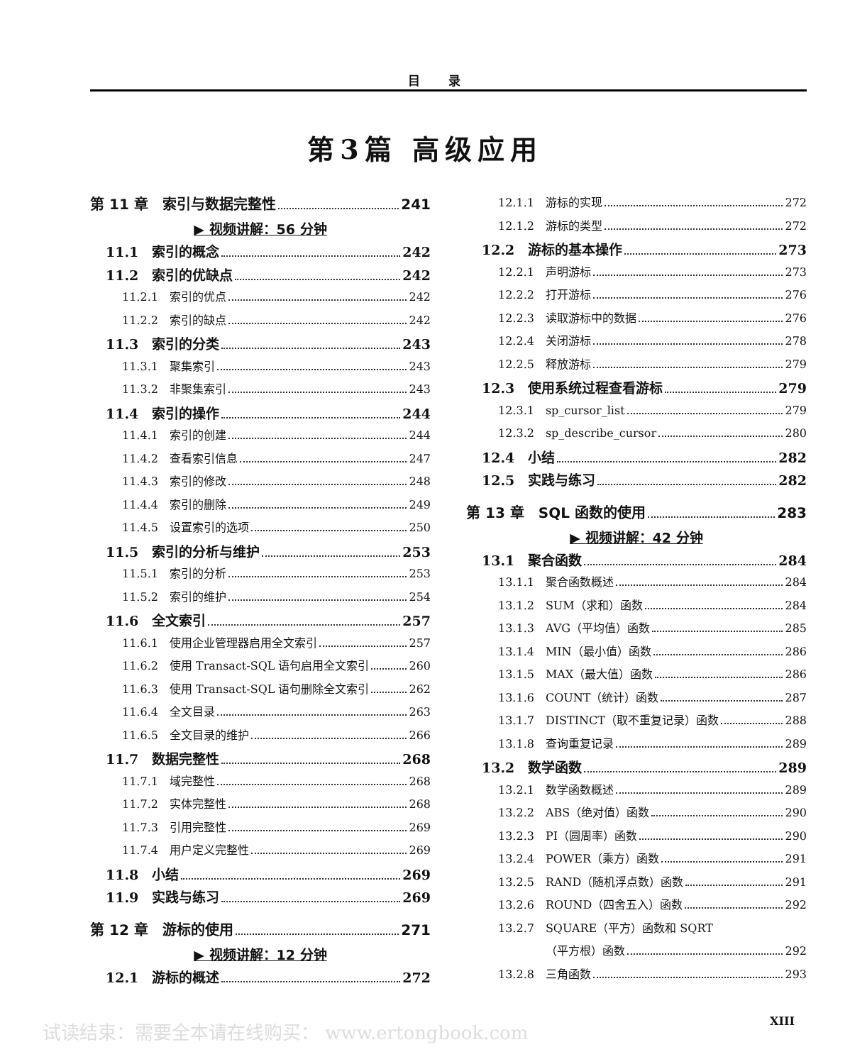目录
第3篇 高级应用
第 11 章　索引与数据完整性 241
▶ 视频讲解：56 分钟
11.1　索引的概念 242
11.2　索引的优缺点 242
11.2.1　索引的优点 242
11.2.2　索引的缺点 242
11.3　索引的分类 243
11.3.1　聚集索引 243
11.3.2　非聚集索引 243
11.4　索引的操作 244
11.4.1　索引的创建 244
11.4.2　查看索引信息 247
11.4.3　索引的修改 248
11.4.4　索引的删除 249
11.4.5　设置索引的选项 250
11.5　索引的分析与维护 253
11.5.1　索引的分析 253
11.5.2　索引的维护 254
11.6　全文索引 257
11.6.1　使用企业管理器启用全文索引 257
11.6.2　使用 Transact-SQL 语句启用全文索引 260
11.6.3　使用 Transact-SQL 语句删除全文索引 262
11.6.4　全文目录 263
11.6.5　全文目录的维护 266
11.7　数据完整性 268
11.7.1　域完整性 268
11.7.2　实体完整性 268
11.7.3　引用完整性 269
11.7.4　用户定义完整性 269
11.8　小结 269
11.9　实践与练习 269
第 12 章　游标的使用 271
▶ 视频讲解：12 分钟
12.1　游标的概述 272
12.1.1　游标的实现 272
12.1.2　游标的类型 272
12.2　游标的基本操作 273
12.2.1　声明游标 273
12.2.2　打开游标 276
12.2.3　读取游标中的数据 276
12.2.4　关闭游标 278
12.2.5　释放游标 279
12.3　使用系统过程查看游标 279
12.3.1　sp_cursor_list 279
12.3.2　sp_describe_cursor 280
12.4　小结 282
12.5　实践与练习 282
第 13 章　SQL 函数的使用 283
▶ 视频讲解：42 分钟
13.1　聚合函数 284
13.1.1　聚合函数概述 284
13.1.2　SUM（求和）函数 284
13.1.3　AVG（平均值）函数 285
13.1.4　MIN（最小值）函数 286
13.1.5　MAX（最大值）函数 286
13.1.6　COUNT（统计）函数 287
13.1.7　DISTINCT（取不重复记录）函数 288
13.1.8　查询重复记录 289
13.2　数学函数 289
13.2.1　数学函数概述 289
13.2.2　ABS（绝对值）函数 290
13.2.3　PI（圆周率）函数 290
13.2.4　POWER（乘方）函数 291
13.2.5　RAND（随机浮点数）函数 291
13.2.6　ROUND（四舍五入）函数 292
13.2.7　SQUARE（平方）函数和 SQRT
（平方根）函数 292
13.2.8　三角函数 293
试读结束：需要全本请在线购买： www.ertongbook.com
XIII